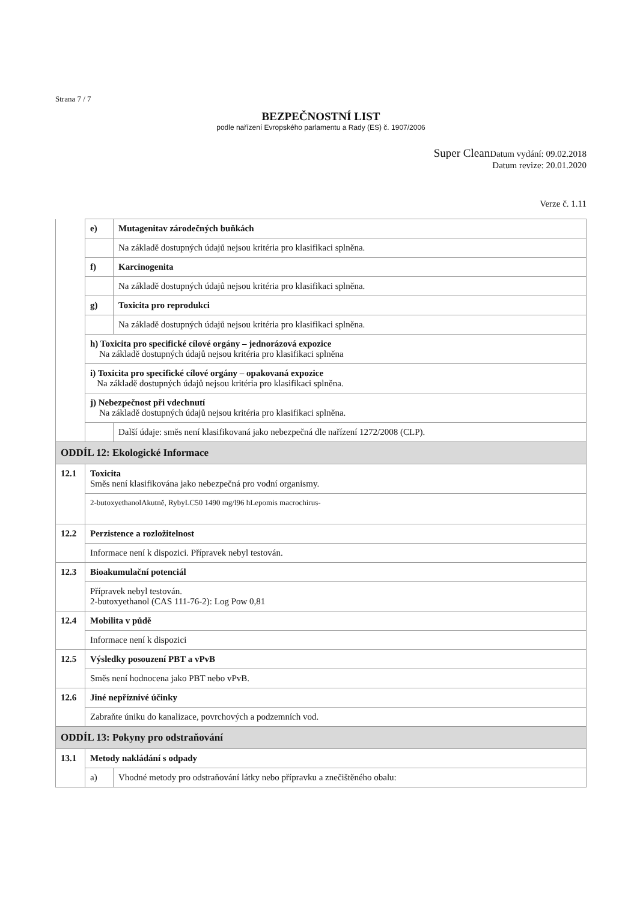Strana 7 / 7
BEZPEČNOSTNÍ LIST
podle nařízení Evropského parlamentu a Rady (ES) č. 1907/2006
Super Clean Datum vydání: 09.02.2018
Datum revize: 20.01.2020
Verze č. 1.11
| | e) | Mutagenitav zárodečných buňkách |
| | | Na základě dostupných údajů nejsou kritéria pro klasifikaci splněna. |
| | f) | Karcinogenita |
| | | Na základě dostupných údajů nejsou kritéria pro klasifikaci splněna. |
| | g) | Toxicita pro reprodukci |
| | | Na základě dostupných údajů nejsou kritéria pro klasifikaci splněna. |
| | h) Toxicita pro specifické cílové orgány – jednorázová expozice Na základě dostupných údajů nejsou kritéria pro klasifikaci splněna | |
| | i) Toxicita pro specifické cílové orgány – opakovaná expozice Na základě dostupných údajů nejsou kritéria pro klasifikaci splněna. | |
| | j) Nebezpečnost při vdechnutí Na základě dostupných údajů nejsou kritéria pro klasifikaci splněna. | |
| | | Další údaje: směs není klasifikovaná jako nebezpečná dle nařízení 1272/2008 (CLP). |
| ODDÍL 12: Ekologické Informace | | |
| 12.1 | Toxicita Směs není klasifikována jako nebezpečná pro vodní organismy. | |
| | 2-butoxyethanolAkutně, RybyLC50 1490 mg/l96 hLepomis macrochirus- | |
| 12.2 | Perzistence a rozložitelnost | |
| | Informace není k dispozici. Přípravek nebyl testován. | |
| 12.3 | Bioakumulační potenciál | |
| | Přípravek nebyl testován. 2-butoxyethanol (CAS 111-76-2): Log Pow 0,81 | |
| 12.4 | Mobilita v půdě | |
| | Informace není k dispozici | |
| 12.5 | Výsledky posouzení PBT a vPvB | |
| | Směs není hodnocena jako PBT nebo vPvB. | |
| 12.6 | Jiné nepříznivé účinky | |
| | Zabraňte úniku do kanalizace, povrchových a podzemních vod. | |
| ODDÍL 13: Pokyny pro odstraňování | | |
| 13.1 | Metody nakládání s odpady | |
| | a) | Vhodné metody pro odstraňování látky nebo přípravku a znečištěného obalu: |